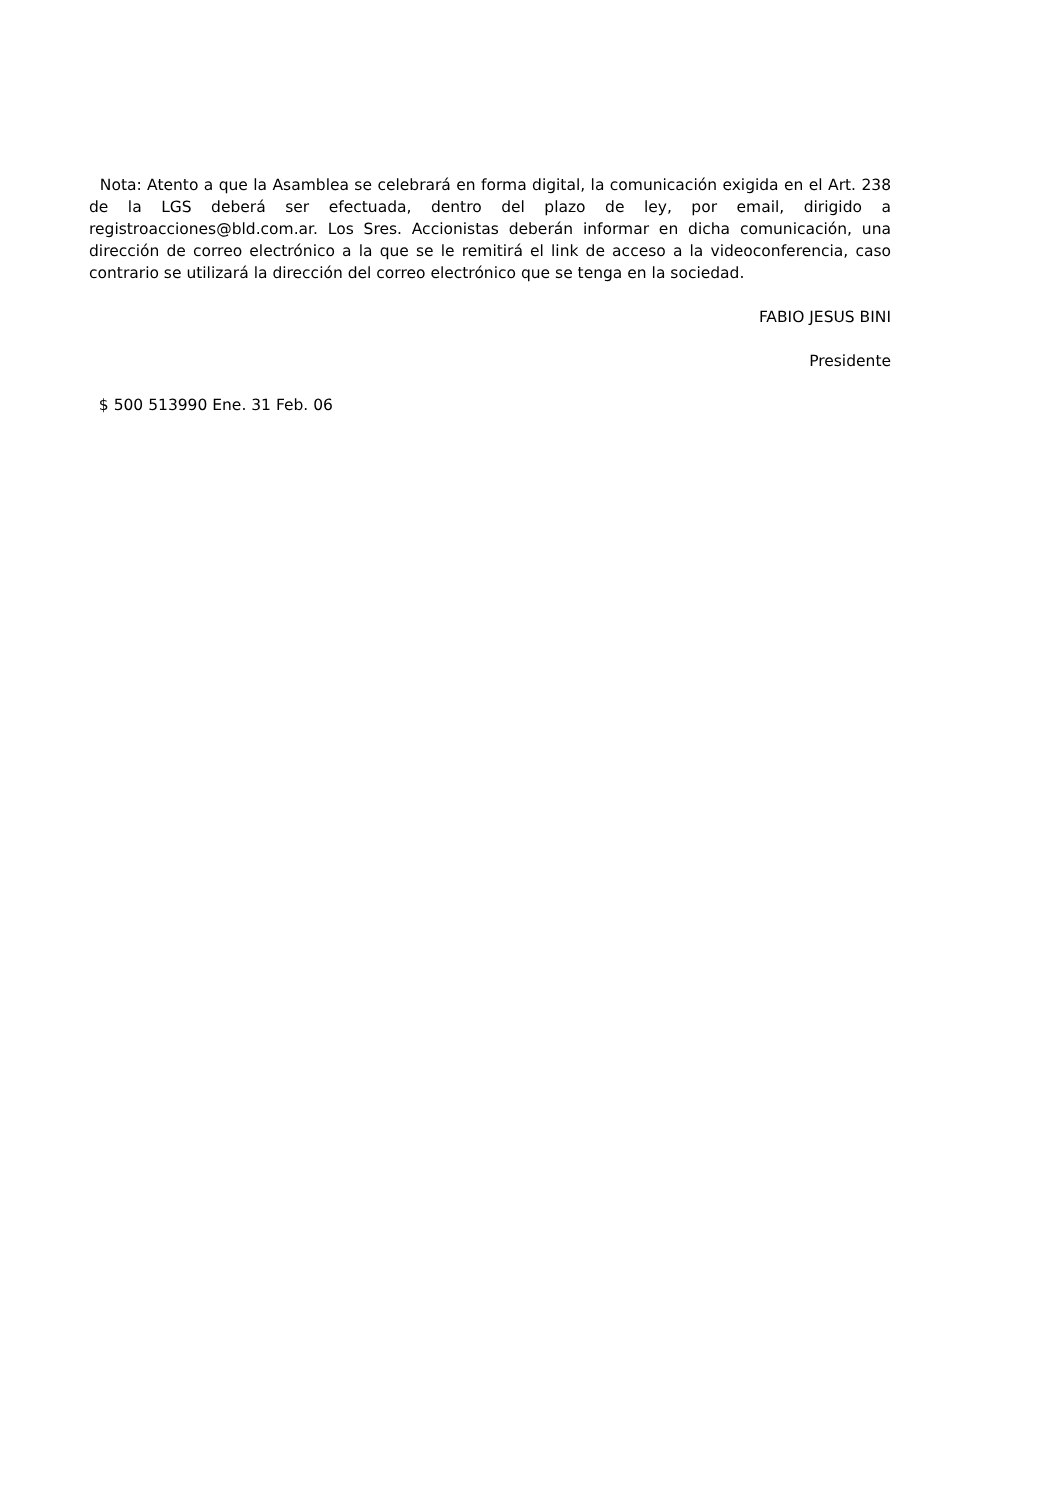Nota: Atento a que la Asamblea se celebrará en forma digital, la comunicación exigida en el Art. 238 de la LGS deberá ser efectuada, dentro del plazo de ley, por email, dirigido a registroacciones@bld.com.ar. Los Sres. Accionistas deberán informar en dicha comunicación, una dirección de correo electrónico a la que se le remitirá el link de acceso a la videoconferencia, caso contrario se utilizará la dirección del correo electrónico que se tenga en la sociedad.
FABIO JESUS BINI
Presidente
$ 500 513990 Ene. 31 Feb. 06